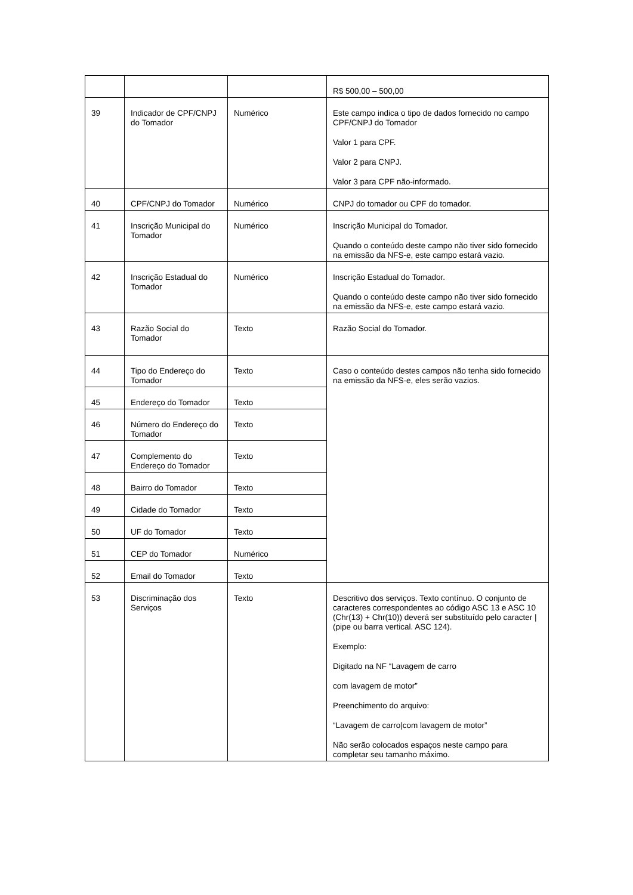| | | | R$ 500,00 – 500,00 |
| 39 | Indicador de CPF/CNPJ do Tomador | Numérico | Este campo indica o tipo de dados fornecido no campo CPF/CNPJ do Tomador Valor 1 para CPF. Valor 2 para CNPJ. Valor 3 para CPF não-informado. |
| 40 | CPF/CNPJ do Tomador | Numérico | CNPJ do tomador ou CPF do tomador. |
| 41 | Inscrição Municipal do Tomador | Numérico | Inscrição Municipal do Tomador. Quando o conteúdo deste campo não tiver sido fornecido na emissão da NFS-e, este campo estará vazio. |
| 42 | Inscrição Estadual do Tomador | Numérico | Inscrição Estadual do Tomador. Quando o conteúdo deste campo não tiver sido fornecido na emissão da NFS-e, este campo estará vazio. |
| 43 | Razão Social do Tomador | Texto | Razão Social do Tomador. |
| 44 | Tipo do Endereço do Tomador | Texto | Caso o conteúdo destes campos não tenha sido fornecido na emissão da NFS-e, eles serão vazios. |
| 45 | Endereço do Tomador | Texto | |
| 46 | Número do Endereço do Tomador | Texto | |
| 47 | Complemento do Endereço do Tomador | Texto | |
| 48 | Bairro do Tomador | Texto | |
| 49 | Cidade do Tomador | Texto | |
| 50 | UF do Tomador | Texto | |
| 51 | CEP do Tomador | Numérico | |
| 52 | Email do Tomador | Texto | |
| 53 | Discriminação dos Serviços | Texto | Descritivo dos serviços. Texto contínuo. O conjunto de caracteres correspondentes ao código ASC 13 e ASC 10 (Chr(13) + Chr(10)) deverá ser substituído pelo caracter / (pipe ou barra vertical. ASC 124). Exemplo: Digitado na NF “Lavagem de carro com lavagem de motor” Preenchimento do arquivo: “Lavagem de carro/com lavagem de motor” Não serão colocados espaços neste campo para completar seu tamanho máximo. |